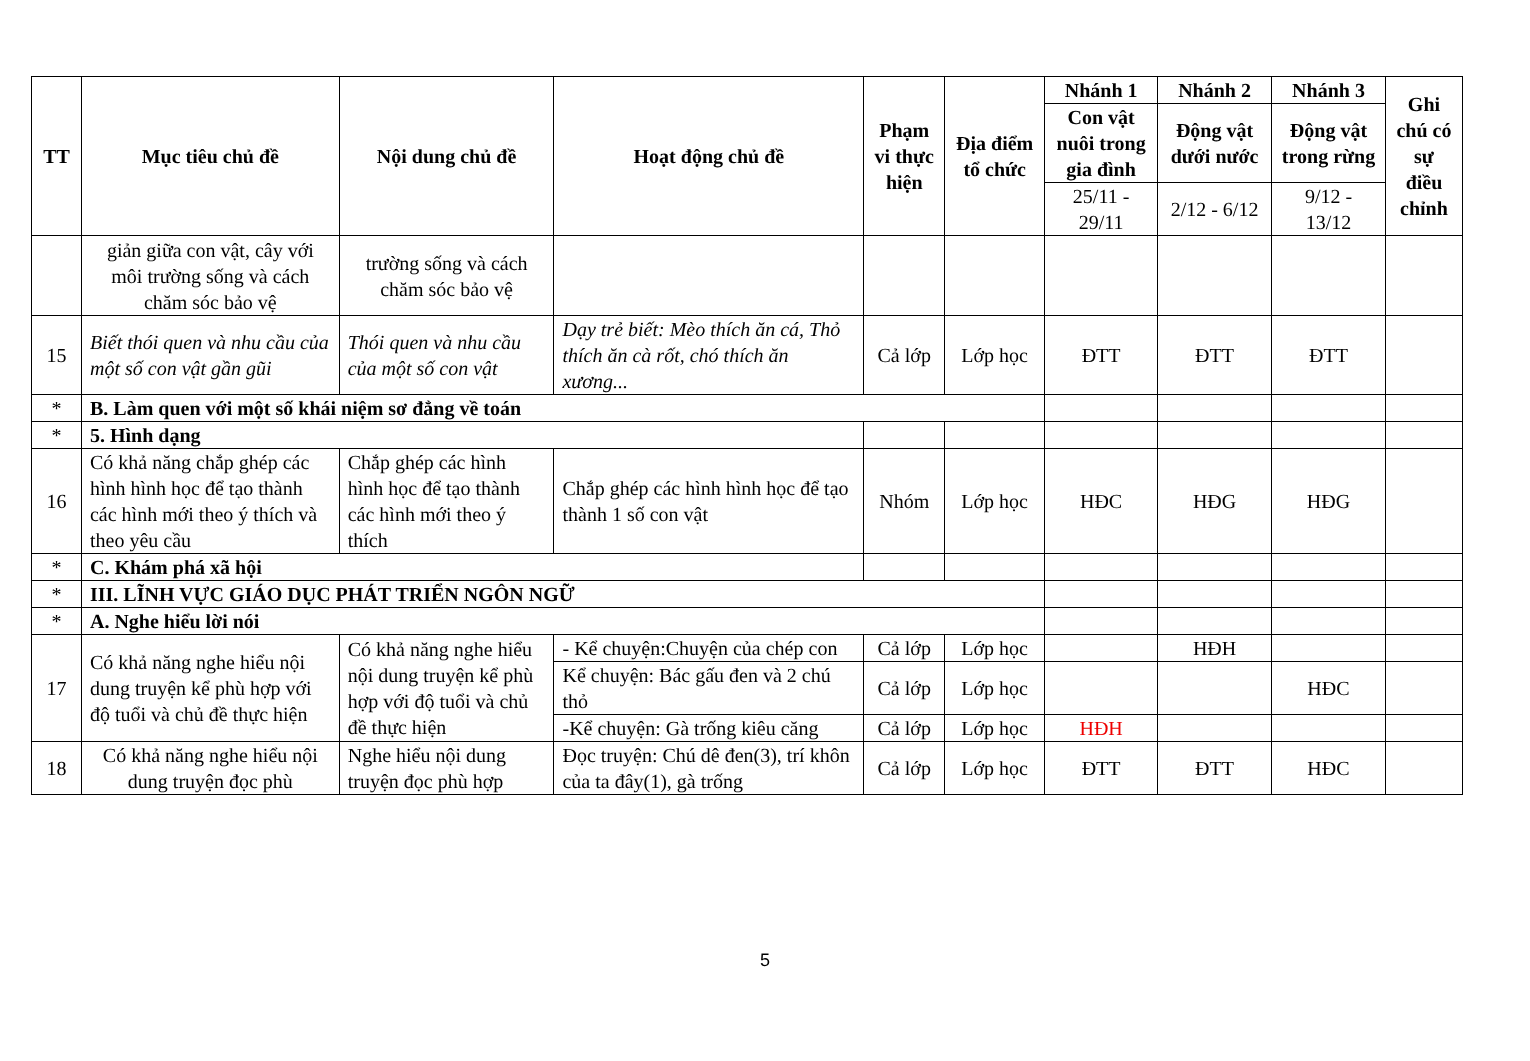| TT | Mục tiêu chủ đề | Nội dung chủ đề | Hoạt động chủ đề | Phạm vi thực hiện | Địa điểm tổ chức | Nhánh 1 | Nhánh 2 | Nhánh 3 | Ghi chú có sự điều chỉnh |
| --- | --- | --- | --- | --- | --- | --- | --- | --- | --- |
| | | | | | | Con vật nuôi trong gia đình | Động vật dưới nước | Động vật trong rừng | |
| | | | | | | 25/11 - 29/11 | 2/12 - 6/12 | 9/12 - 13/12 | |
| | giản giữa con vật, cây với môi trường sống và cách chăm sóc bảo vệ | trường sống và cách chăm sóc bảo vệ | | | | | | | |
| 15 | Biết thói quen và nhu cầu của một số con vật gần gũi | Thói quen và nhu cầu của một số con vật | Dạy trẻ biết: Mèo thích ăn cá, Thỏ thích ăn cà rốt, chó thích ăn xương... | Cả lớp | Lớp học | ĐTT | ĐTT | ĐTT | |
| * | B. Làm quen với một số khái niệm sơ đẳng về toán | | | | | | | | |
| * | 5. Hình dạng | | | | | | | | |
| 16 | Có khả năng chắp ghép các hình hình học để tạo thành các hình mới theo ý thích và theo yêu cầu | Chắp ghép các hình hình học để tạo thành các hình mới theo ý thích | Chắp ghép các hình hình học để tạo thành 1 số con vật | Nhóm | Lớp học | HĐC | HĐG | HĐG | |
| * | C. Khám phá xã hội | | | | | | | | |
| * | III. LĨNH VỰC GIÁO DỤC PHÁT TRIỂN NGÔN NGỮ | | | | | | | | |
| * | A. Nghe hiểu lời nói | | | | | | | | |
| 17 | Có khả năng nghe hiểu nội dung truyện kể phù hợp với độ tuổi và chủ đề thực hiện | Có khả năng nghe hiểu nội dung truyện kể phù hợp với độ tuổi và chủ đề thực hiện | - Kể chuyện:Chuyện của chép con | Cả lớp | Lớp học | | HĐH | | |
| | | | Kể chuyện: Bác gấu đen và 2 chú thỏ | Cả lớp | Lớp học | | | HĐC | |
| | | | -Kể chuyện: Gà trống kiêu căng | Cả lớp | Lớp học | HĐH | | | |
| 18 | Có khả năng nghe hiểu nội dung truyện đọc phù | Nghe hiểu nội dung truyện đọc phù hợp | Đọc truyện: Chú dê đen(3), trí khôn của ta đây(1), gà trống | Cả lớp | Lớp học | ĐTT | ĐTT | HĐC | |
5